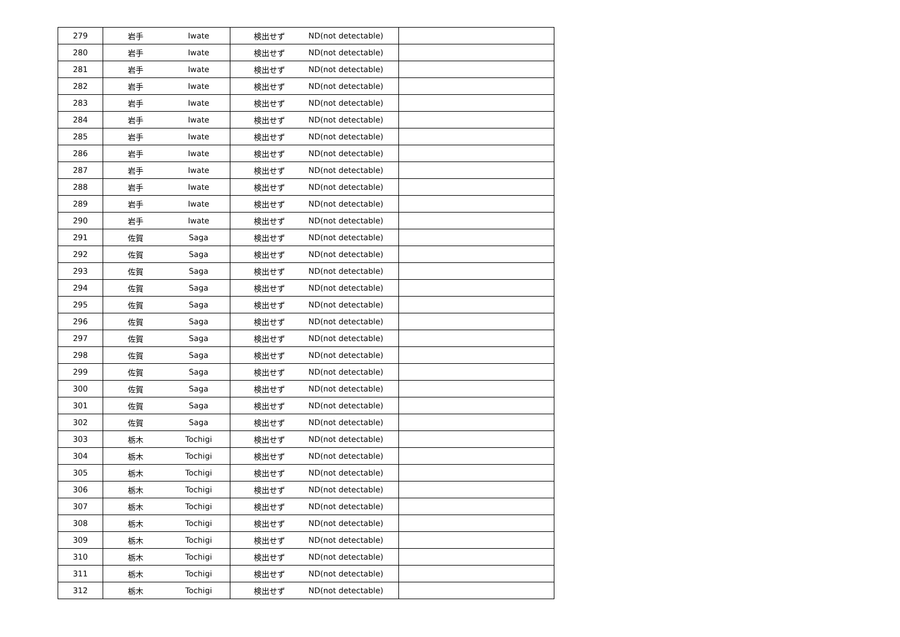| 279 | 岩手 | Iwate | 検出せず | ND(not detectable) | |
| 280 | 岩手 | Iwate | 検出せず | ND(not detectable) | |
| 281 | 岩手 | Iwate | 検出せず | ND(not detectable) | |
| 282 | 岩手 | Iwate | 検出せず | ND(not detectable) | |
| 283 | 岩手 | Iwate | 検出せず | ND(not detectable) | |
| 284 | 岩手 | Iwate | 検出せず | ND(not detectable) | |
| 285 | 岩手 | Iwate | 検出せず | ND(not detectable) | |
| 286 | 岩手 | Iwate | 検出せず | ND(not detectable) | |
| 287 | 岩手 | Iwate | 検出せず | ND(not detectable) | |
| 288 | 岩手 | Iwate | 検出せず | ND(not detectable) | |
| 289 | 岩手 | Iwate | 検出せず | ND(not detectable) | |
| 290 | 岩手 | Iwate | 検出せず | ND(not detectable) | |
| 291 | 佐賀 | Saga | 検出せず | ND(not detectable) | |
| 292 | 佐賀 | Saga | 検出せず | ND(not detectable) | |
| 293 | 佐賀 | Saga | 検出せず | ND(not detectable) | |
| 294 | 佐賀 | Saga | 検出せず | ND(not detectable) | |
| 295 | 佐賀 | Saga | 検出せず | ND(not detectable) | |
| 296 | 佐賀 | Saga | 検出せず | ND(not detectable) | |
| 297 | 佐賀 | Saga | 検出せず | ND(not detectable) | |
| 298 | 佐賀 | Saga | 検出せず | ND(not detectable) | |
| 299 | 佐賀 | Saga | 検出せず | ND(not detectable) | |
| 300 | 佐賀 | Saga | 検出せず | ND(not detectable) | |
| 301 | 佐賀 | Saga | 検出せず | ND(not detectable) | |
| 302 | 佐賀 | Saga | 検出せず | ND(not detectable) | |
| 303 | 栃木 | Tochigi | 検出せず | ND(not detectable) | |
| 304 | 栃木 | Tochigi | 検出せず | ND(not detectable) | |
| 305 | 栃木 | Tochigi | 検出せず | ND(not detectable) | |
| 306 | 栃木 | Tochigi | 検出せず | ND(not detectable) | |
| 307 | 栃木 | Tochigi | 検出せず | ND(not detectable) | |
| 308 | 栃木 | Tochigi | 検出せず | ND(not detectable) | |
| 309 | 栃木 | Tochigi | 検出せず | ND(not detectable) | |
| 310 | 栃木 | Tochigi | 検出せず | ND(not detectable) | |
| 311 | 栃木 | Tochigi | 検出せず | ND(not detectable) | |
| 312 | 栃木 | Tochigi | 検出せず | ND(not detectable) | |